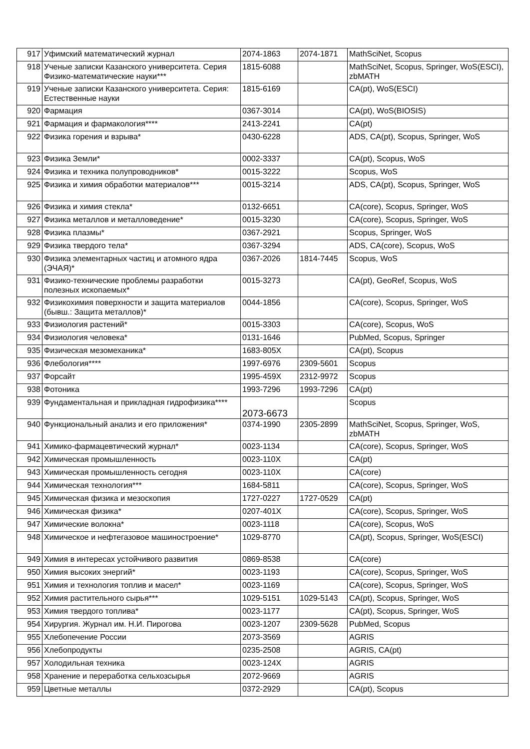| 917 | Уфимский математический журнал | 2074-1863 | 2074-1871 | MathSciNet, Scopus |
| 918 | Ученые записки Казанского университета. Серия Физико-математические науки*** | 1815-6088 | | MathSciNet, Scopus, Springer, WoS(ESCI), zbMATH |
| 919 | Ученые записки Казанского университета. Серия: Естественные науки | 1815-6169 | | CA(pt), WoS(ESCI) |
| 920 | Фармация | 0367-3014 | | CA(pt), WoS(BIOSIS) |
| 921 | Фармация и фармакология**** | 2413-2241 | | CA(pt) |
| 922 | Физика горения и взрыва* | 0430-6228 | | ADS, CA(pt), Scopus, Springer, WoS |
| 923 | Физика Земли* | 0002-3337 | | CA(pt), Scopus, WoS |
| 924 | Физика и техника полупроводников* | 0015-3222 | | Scopus, WoS |
| 925 | Физика и химия обработки материалов*** | 0015-3214 | | ADS, CA(pt), Scopus, Springer, WoS |
| 926 | Физика и химия стекла* | 0132-6651 | | CA(core), Scopus, Springer, WoS |
| 927 | Физика металлов и металловедение* | 0015-3230 | | CA(core), Scopus, Springer, WoS |
| 928 | Физика плазмы* | 0367-2921 | | Scopus, Springer, WoS |
| 929 | Физика твердого тела* | 0367-3294 | | ADS, CA(core), Scopus, WoS |
| 930 | Физика элементарных частиц и атомного ядра (ЭЧАЯ)* | 0367-2026 | 1814-7445 | Scopus, WoS |
| 931 | Физико-технические проблемы разработки полезных ископаемых* | 0015-3273 | | CA(pt), GeoRef, Scopus, WoS |
| 932 | Физикохимия поверхности и защита материалов (бывш.: Защита металлов)* | 0044-1856 | | CA(core), Scopus, Springer, WoS |
| 933 | Физиология растений* | 0015-3303 | | CA(core), Scopus, WoS |
| 934 | Физиология человека* | 0131-1646 | | PubMed, Scopus, Springer |
| 935 | Физическая мезомеханика* | 1683-805X | | CA(pt), Scopus |
| 936 | Флебология**** | 1997-6976 | 2309-5601 | Scopus |
| 937 | Форсайт | 1995-459X | 2312-9972 | Scopus |
| 938 | Фотоника | 1993-7296 | 1993-7296 | CA(pt) |
| 939 | Фундаментальная и прикладная гидрофизика**** | 2073-6673 | | Scopus |
| 940 | Функциональный анализ и его приложения* | 0374-1990 | 2305-2899 | MathSciNet, Scopus, Springer, WoS, zbMATH |
| 941 | Химико-фармацевтический журнал* | 0023-1134 | | CA(core), Scopus, Springer, WoS |
| 942 | Химическая промышленность | 0023-110X | | CA(pt) |
| 943 | Химическая промышленность сегодня | 0023-110X | | CA(core) |
| 944 | Химическая технология*** | 1684-5811 | | CA(core), Scopus, Springer, WoS |
| 945 | Химическая физика и мезоскопия | 1727-0227 | 1727-0529 | CA(pt) |
| 946 | Химическая физика* | 0207-401X | | CA(core), Scopus, Springer, WoS |
| 947 | Химические волокна* | 0023-1118 | | CA(core), Scopus, WoS |
| 948 | Химическое и нефтегазовое машиностроение* | 1029-8770 | | CA(pt), Scopus, Springer, WoS(ESCI) |
| 949 | Химия в интересах устойчивого развития | 0869-8538 | | CA(core) |
| 950 | Химия высоких энергий* | 0023-1193 | | CA(core), Scopus, Springer, WoS |
| 951 | Химия и технология топлив и масел* | 0023-1169 | | CA(core), Scopus, Springer, WoS |
| 952 | Химия растительного сырья*** | 1029-5151 | 1029-5143 | CA(pt), Scopus, Springer, WoS |
| 953 | Химия твердого топлива* | 0023-1177 | | CA(pt), Scopus, Springer, WoS |
| 954 | Хирургия. Журнал им. Н.И. Пирогова | 0023-1207 | 2309-5628 | PubMed, Scopus |
| 955 | Хлебопечение России | 2073-3569 | | AGRIS |
| 956 | Хлебопродукты | 0235-2508 | | AGRIS, CA(pt) |
| 957 | Холодильная техника | 0023-124X | | AGRIS |
| 958 | Хранение и переработка сельхозсырья | 2072-9669 | | AGRIS |
| 959 | Цветные металлы | 0372-2929 | | CA(pt), Scopus |